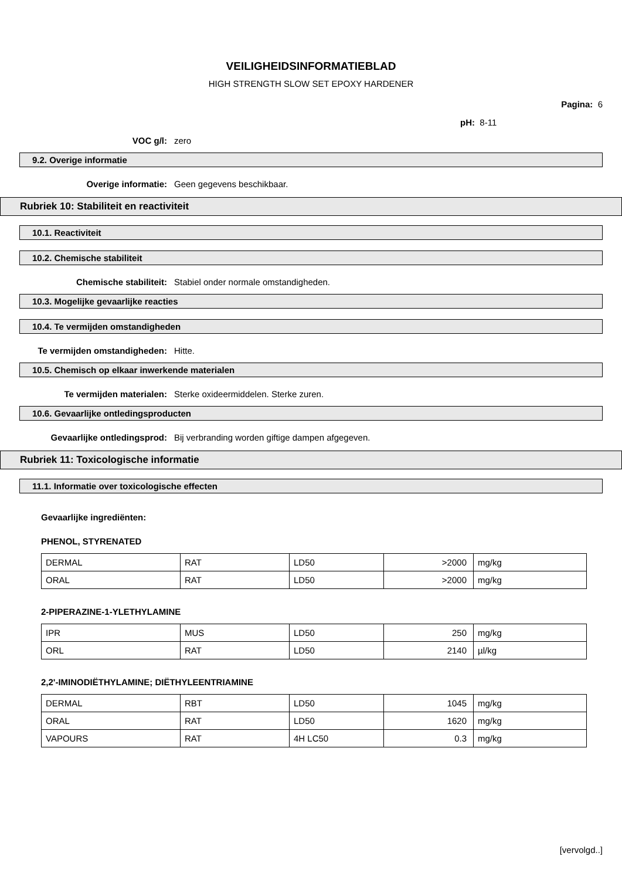VEILIGHEIDSINFORMATIEBLAD
HIGH STRENGTH SLOW SET EPOXY HARDENER
Pagina: 6
pH: 8-11
VOC g/l: zero
9.2. Overige informatie
Overige informatie: Geen gegevens beschikbaar.
Rubriek 10: Stabiliteit en reactiviteit
10.1. Reactiviteit
10.2. Chemische stabiliteit
Chemische stabiliteit: Stabiel onder normale omstandigheden.
10.3. Mogelijke gevaarlijke reacties
10.4. Te vermijden omstandigheden
Te vermijden omstandigheden: Hitte.
10.5. Chemisch op elkaar inwerkende materialen
Te vermijden materialen: Sterke oxideermiddelen. Sterke zuren.
10.6. Gevaarlijke ontledingsproducten
Gevaarlijke ontledingsprod: Bij verbranding worden giftige dampen afgegeven.
Rubriek 11: Toxicologische informatie
11.1. Informatie over toxicologische effecten
Gevaarlijke ingrediënten:
PHENOL, STYRENATED
| DERMAL | RAT | LD50 | >2000 | mg/kg |
| ORAL | RAT | LD50 | >2000 | mg/kg |
2-PIPERAZINE-1-YLETHYLAMINE
| IPR | MUS | LD50 | 250 | mg/kg |
| ORL | RAT | LD50 | 2140 | µl/kg |
2,2'-IMINODIËTHYLAMINE; DIËTHYLEENTRIAMINE
| DERMAL | RBT | LD50 | 1045 | mg/kg |
| ORAL | RAT | LD50 | 1620 | mg/kg |
| VAPOURS | RAT | 4H LC50 | 0.3 | mg/kg |
[vervolgd..]